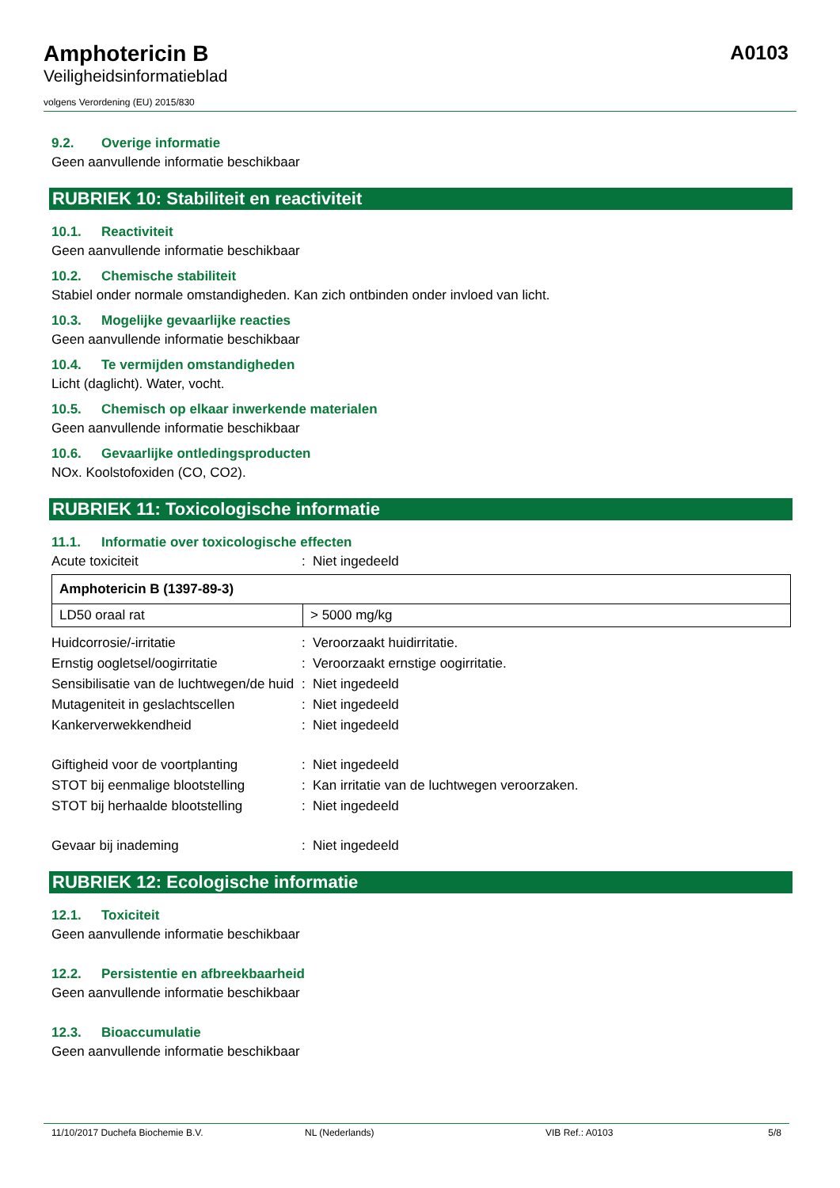Amphotericin B
Veiligheidsinformatieblad
volgens Verordening (EU) 2015/830
A0103
9.2. Overige informatie
Geen aanvullende informatie beschikbaar
RUBRIEK 10: Stabiliteit en reactiviteit
10.1. Reactiviteit
Geen aanvullende informatie beschikbaar
10.2. Chemische stabiliteit
Stabiel onder normale omstandigheden. Kan zich ontbinden onder invloed van licht.
10.3. Mogelijke gevaarlijke reacties
Geen aanvullende informatie beschikbaar
10.4. Te vermijden omstandigheden
Licht (daglicht). Water, vocht.
10.5. Chemisch op elkaar inwerkende materialen
Geen aanvullende informatie beschikbaar
10.6. Gevaarlijke ontledingsproducten
NOx. Koolstofoxiden (CO, CO2).
RUBRIEK 11: Toxicologische informatie
11.1. Informatie over toxicologische effecten
Acute toxiciteit : Niet ingedeeld
| Amphotericin B (1397-89-3) | |
| LD50 oraal rat | > 5000 mg/kg |
Huidcorrosie/-irritatie : Veroorzaakt huidirritatie.
Ernstig oogletsel/oogirritatie : Veroorzaakt ernstige oogirritatie.
Sensibilisatie van de luchtwegen/de huid
: Niet ingedeeld
Mutageniteit in geslachtscellen
: Niet ingedeeld
Kankerverwekkendheid : Niet ingedeeld
Giftigheid voor de voortplanting
: Niet ingedeeld
STOT bij eenmalige blootstelling
: Kan irritatie van de luchtwegen veroorzaken.
STOT bij herhaalde blootstelling
: Niet ingedeeld
Gevaar bij inademing : Niet ingedeeld
RUBRIEK 12: Ecologische informatie
12.1. Toxiciteit
Geen aanvullende informatie beschikbaar
12.2. Persistentie en afbreekbaarheid
Geen aanvullende informatie beschikbaar
12.3. Bioaccumulatie
Geen aanvullende informatie beschikbaar
11/10/2017 Duchefa Biochemie B.V. NL (Nederlands) VIB Ref.: A0103 5/8